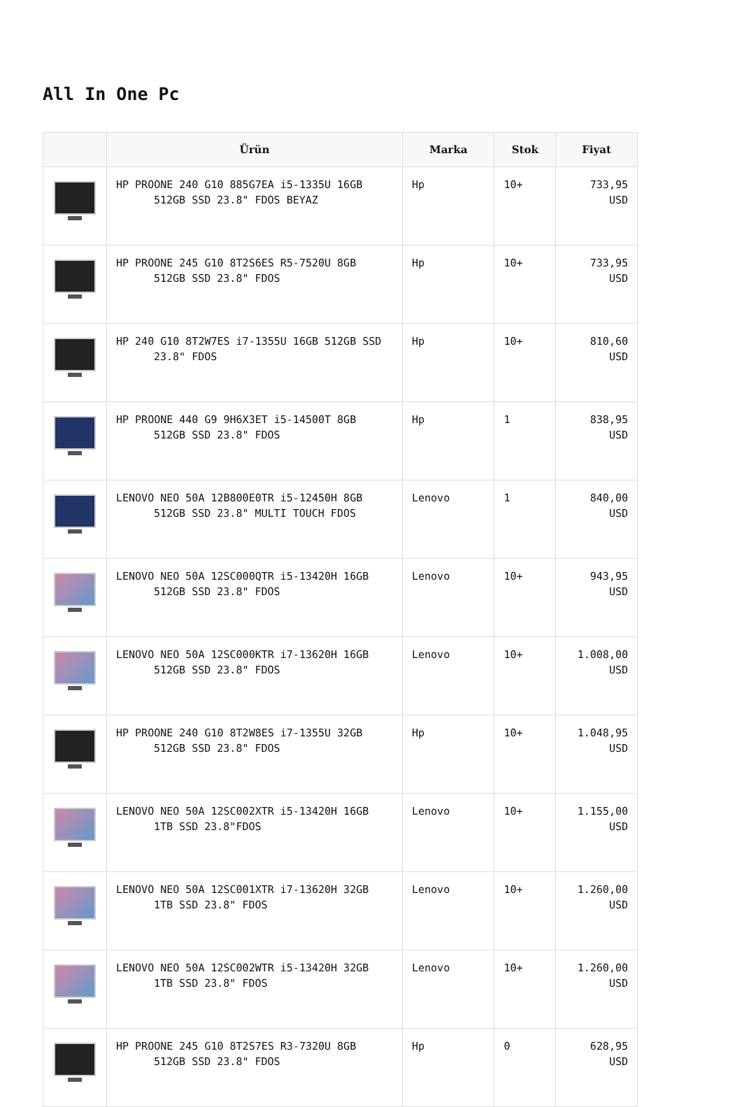All In One Pc
| | Ürün | Marka | Stok | Fiyat |
| --- | --- | --- | --- | --- |
| | HP PROONE 240 G10 885G7EA i5-1335U 16GB 512GB SSD 23.8" FDOS BEYAZ | Hp | 10+ | 733,95 USD |
| | HP PROONE 245 G10 8T2S6ES R5-7520U 8GB 512GB SSD 23.8" FDOS | Hp | 10+ | 733,95 USD |
| | HP 240 G10 8T2W7ES i7-1355U 16GB 512GB SSD 23.8" FDOS | Hp | 10+ | 810,60 USD |
| | HP PROONE 440 G9 9H6X3ET i5-14500T 8GB 512GB SSD 23.8" FDOS | Hp | 1 | 838,95 USD |
| | LENOVO NEO 50A 12B800E0TR i5-12450H 8GB 512GB SSD 23.8" MULTI TOUCH FDOS | Lenovo | 1 | 840,00 USD |
| | LENOVO NEO 50A 12SC000QTR i5-13420H 16GB 512GB SSD 23.8" FDOS | Lenovo | 10+ | 943,95 USD |
| | LENOVO NEO 50A 12SC000KTR i7-13620H 16GB 512GB SSD 23.8" FDOS | Lenovo | 10+ | 1.008,00 USD |
| | HP PROONE 240 G10 8T2W8ES i7-1355U 32GB 512GB SSD 23.8" FDOS | Hp | 10+ | 1.048,95 USD |
| | LENOVO NEO 50A 12SC002XTR i5-13420H 16GB 1TB SSD 23.8"FDOS | Lenovo | 10+ | 1.155,00 USD |
| | LENOVO NEO 50A 12SC001XTR i7-13620H 32GB 1TB SSD 23.8" FDOS | Lenovo | 10+ | 1.260,00 USD |
| | LENOVO NEO 50A 12SC002WTR i5-13420H 32GB 1TB SSD 23.8" FDOS | Lenovo | 10+ | 1.260,00 USD |
| | HP PROONE 245 G10 8T2S7ES R3-7320U 8GB 512GB SSD 23.8" FDOS | Hp | 0 | 628,95 USD |